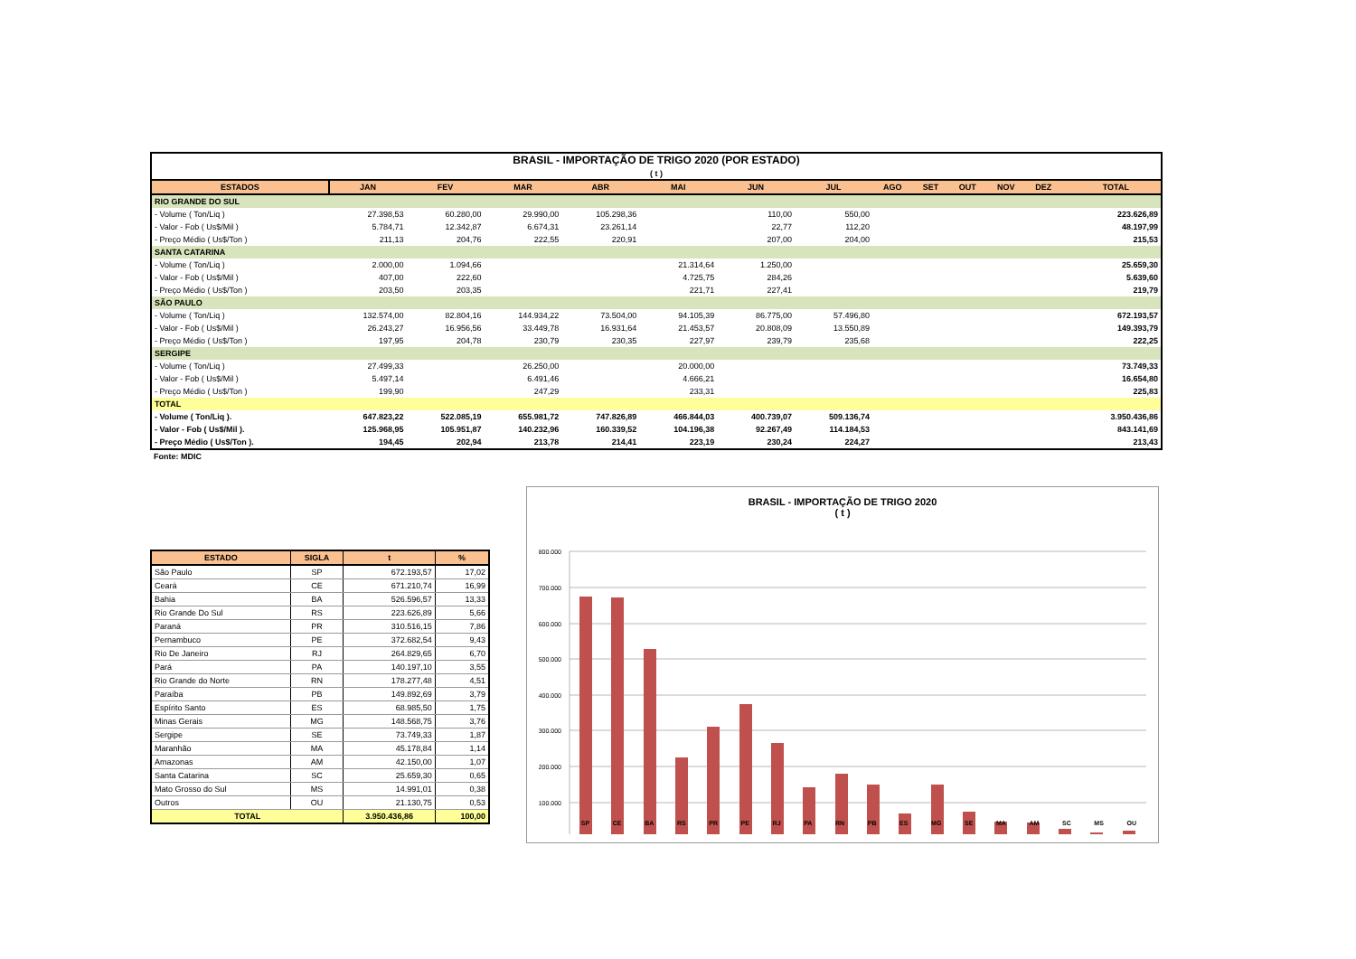| BRASIL - IMPORTAÇÃO DE TRIGO 2020 (POR ESTADO) ( t ) | | | | | | | | | | | | | | |
| ESTADOS | JAN | FEV | MAR | ABR | MAI | JUN | JUL | AGO | SET | OUT | NOV | DEZ | | TOTAL |
| RIO GRANDE DO SUL | | | | | | | | | | | | | | |
| - Volume ( Ton/Liq ) | 27.398,53 | 60.280,00 | 29.990,00 | 105.298,36 | | 110,00 | 550,00 | | | | | | | 223.626,89 |
| - Valor - Fob ( Us$/Mil ) | 5.784,71 | 12.342,87 | 6.674,31 | 23.261,14 | | 22,77 | 112,20 | | | | | | | 48.197,99 |
| - Preço Médio ( Us$/Ton ) | 211,13 | 204,76 | 222,55 | 220,91 | | 207,00 | 204,00 | | | | | | | 215,53 |
| SANTA CATARINA | | | | | | | | | | | | | | |
| - Volume ( Ton/Liq ) | 2.000,00 | 1.094,66 | | | 21.314,64 | 1.250,00 | | | | | | | | 25.659,30 |
| - Valor - Fob ( Us$/Mil ) | 407,00 | 222,60 | | | 4.725,75 | 284,26 | | | | | | | | 5.639,60 |
| - Preço Médio ( Us$/Ton ) | 203,50 | 203,35 | | | 221,71 | 227,41 | | | | | | | | 219,79 |
| SÃO PAULO | | | | | | | | | | | | | | |
| - Volume ( Ton/Liq ) | 132.574,00 | 82.804,16 | 144.934,22 | 73.504,00 | 94.105,39 | 86.775,00 | 57.496,80 | | | | | | | 672.193,57 |
| - Valor - Fob ( Us$/Mil ) | 26.243,27 | 16.956,56 | 33.449,78 | 16.931,64 | 21.453,57 | 20.808,09 | 13.550,89 | | | | | | | 149.393,79 |
| - Preço Médio ( Us$/Ton ) | 197,95 | 204,78 | 230,79 | 230,35 | 227,97 | 239,79 | 235,68 | | | | | | | 222,25 |
| SERGIPE | | | | | | | | | | | | | | |
| - Volume ( Ton/Liq ) | 27.499,33 | | 26.250,00 | | 20.000,00 | | | | | | | | | 73.749,33 |
| - Valor - Fob ( Us$/Mil ) | 5.497,14 | | 6.491,46 | | 4.666,21 | | | | | | | | | 16.654,80 |
| - Preço Médio ( Us$/Ton ) | 199,90 | | 247,29 | | 233,31 | | | | | | | | | 225,83 |
| TOTAL | | | | | | | | | | | | | | |
| - Volume ( Ton/Liq ). | 647.823,22 | 522.085,19 | 655.981,72 | 747.826,89 | 466.844,03 | 400.739,07 | 509.136,74 | | | | | | | 3.950.436,86 |
| - Valor - Fob ( Us$/Mil ). | 125.968,95 | 105.951,87 | 140.232,96 | 160.339,52 | 104.196,38 | 92.267,49 | 114.184,53 | | | | | | | 843.141,69 |
| - Preço Médio ( Us$/Ton ). | 194,45 | 202,94 | 213,78 | 214,41 | 223,19 | 230,24 | 224,27 | | | | | | | 213,43 |
Fonte: MDIC
| ESTADO | SIGLA | t | % |
| --- | --- | --- | --- |
| São Paulo | SP | 672.193,57 | 17,02 |
| Ceará | CE | 671.210,74 | 16,99 |
| Bahia | BA | 526.596,57 | 13,33 |
| Rio Grande Do Sul | RS | 223.626,89 | 5,66 |
| Paraná | PR | 310.516,15 | 7,86 |
| Pernambuco | PE | 372.682,54 | 9,43 |
| Rio De Janeiro | RJ | 264.829,65 | 6,70 |
| Pará | PA | 140.197,10 | 3,55 |
| Rio Grande do Norte | RN | 178.277,48 | 4,51 |
| Paraíba | PB | 149.892,69 | 3,79 |
| Espírito Santo | ES | 68.985,50 | 1,75 |
| Minas Gerais | MG | 148.568,75 | 3,76 |
| Sergipe | SE | 73.749,33 | 1,87 |
| Maranhão | MA | 45.178,84 | 1,14 |
| Amazonas | AM | 42.150,00 | 1,07 |
| Santa Catarina | SC | 25.659,30 | 0,65 |
| Mato Grosso do Sul | MS | 14.991,01 | 0,38 |
| Outros | OU | 21.130,75 | 0,53 |
| TOTAL | | 3.950.436,86 | 100,00 |
BRASIL - IMPORTAÇÃO DE TRIGO 2020
( t )
800.000
700.000
600.000
500.000
400.000
300.000
200.000
100.000
SP CE BA RS PR PE RJ PA RN PB ES MG SE MA AM SC MS OU